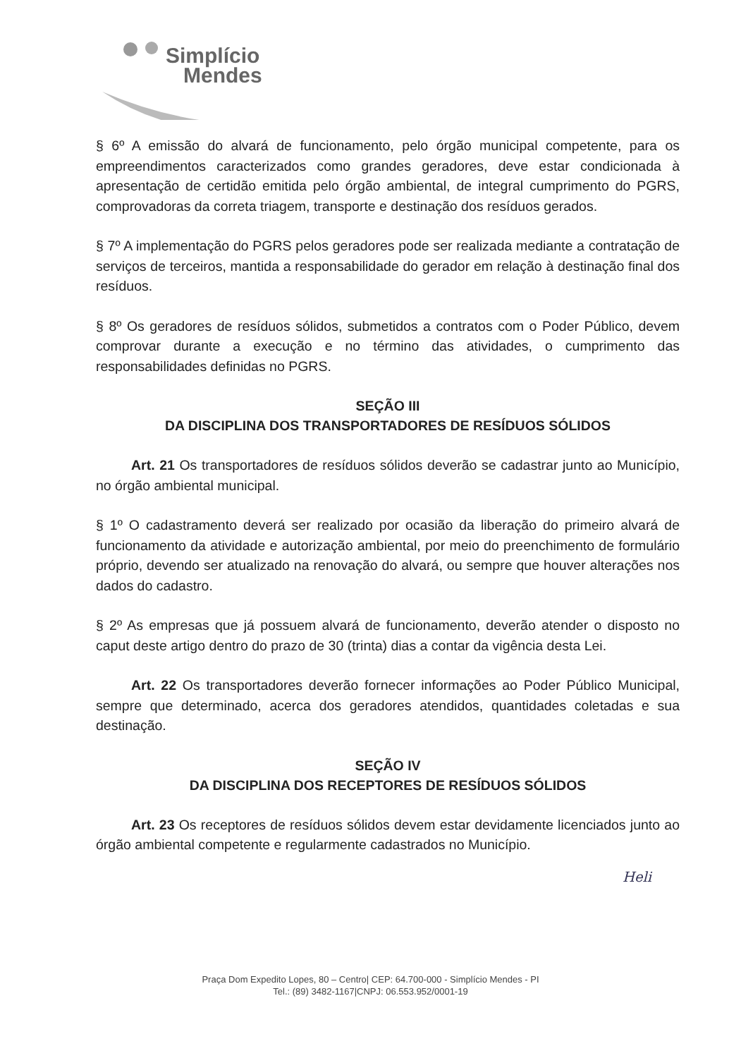Simplício
Mendes
§ 6º A emissão do alvará de funcionamento, pelo órgão municipal competente, para os empreendimentos caracterizados como grandes geradores, deve estar condicionada à apresentação de certidão emitida pelo órgão ambiental, de integral cumprimento do PGRS, comprovadoras da correta triagem, transporte e destinação dos resíduos gerados.
§ 7º A implementação do PGRS pelos geradores pode ser realizada mediante a contratação de serviços de terceiros, mantida a responsabilidade do gerador em relação à destinação final dos resíduos.
§ 8º Os geradores de resíduos sólidos, submetidos a contratos com o Poder Público, devem comprovar durante a execução e no término das atividades, o cumprimento das responsabilidades definidas no PGRS.
SEÇÃO III
DA DISCIPLINA DOS TRANSPORTADORES DE RESÍDUOS SÓLIDOS
Art. 21 Os transportadores de resíduos sólidos deverão se cadastrar junto ao Município, no órgão ambiental municipal.
§ 1º O cadastramento deverá ser realizado por ocasião da liberação do primeiro alvará de funcionamento da atividade e autorização ambiental, por meio do preenchimento de formulário próprio, devendo ser atualizado na renovação do alvará, ou sempre que houver alterações nos dados do cadastro.
§ 2º As empresas que já possuem alvará de funcionamento, deverão atender o disposto no caput deste artigo dentro do prazo de 30 (trinta) dias a contar da vigência desta Lei.
Art. 22 Os transportadores deverão fornecer informações ao Poder Público Municipal, sempre que determinado, acerca dos geradores atendidos, quantidades coletadas e sua destinação.
SEÇÃO IV
DA DISCIPLINA DOS RECEPTORES DE RESÍDUOS SÓLIDOS
Art. 23 Os receptores de resíduos sólidos devem estar devidamente licenciados junto ao órgão ambiental competente e regularmente cadastrados no Município.
Heli
Praça Dom Expedito Lopes, 80 – Centro| CEP: 64.700-000 - Simplício Mendes - PI
Tel.: (89) 3482-1167|CNPJ: 06.553.952/0001-19